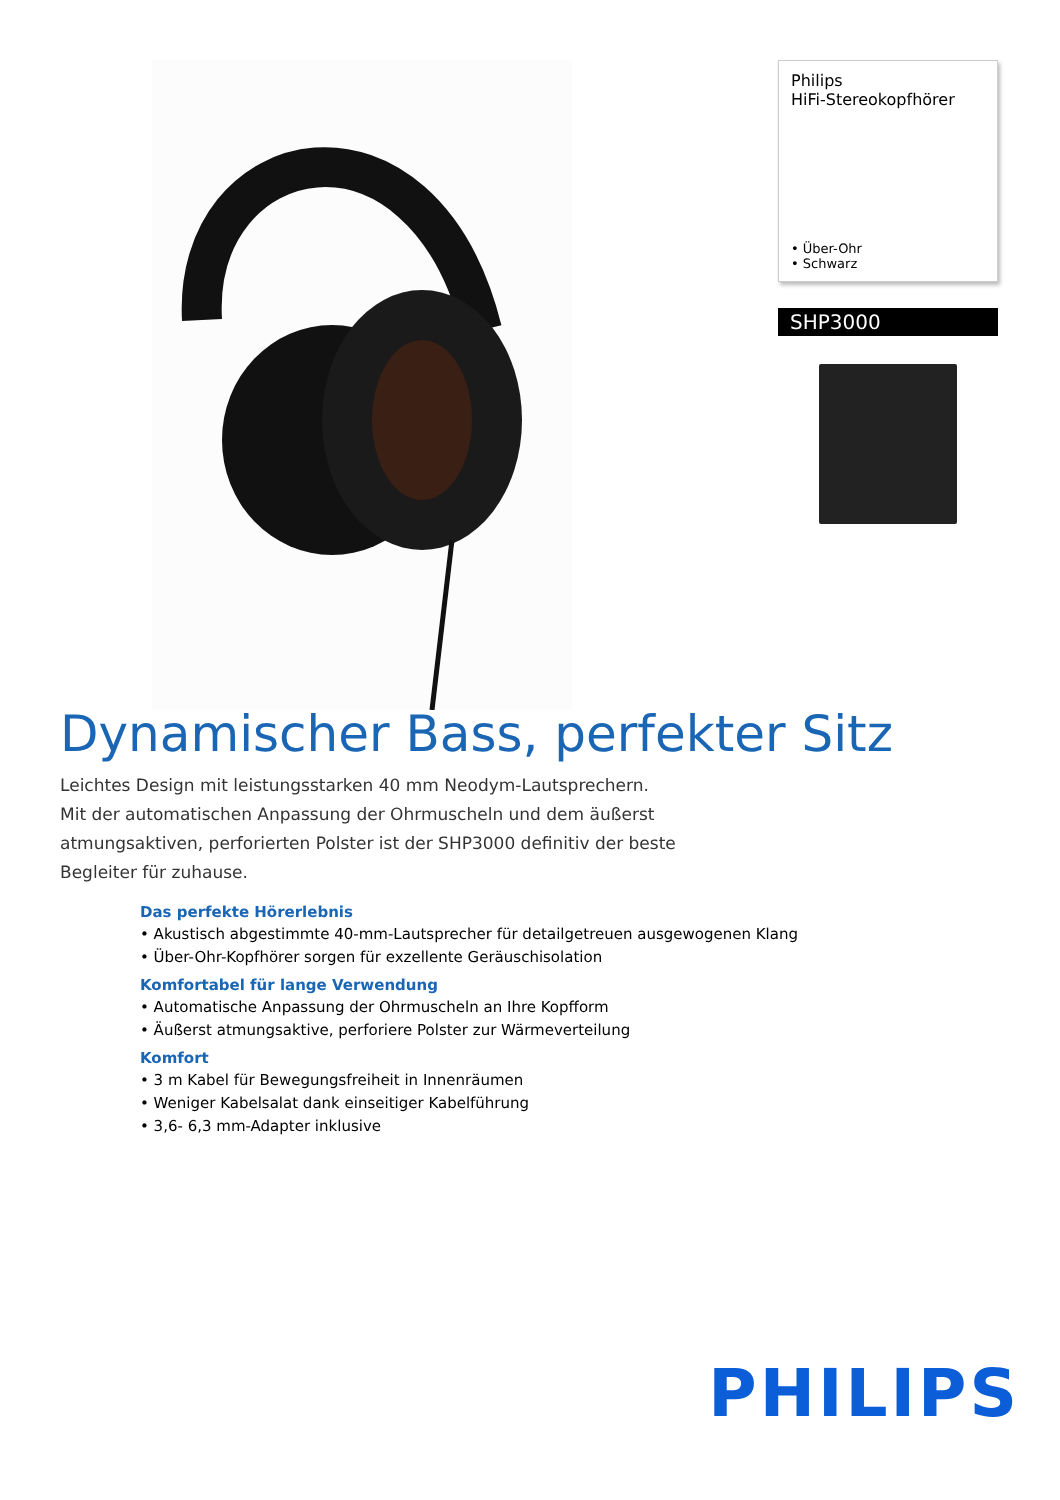Philips
HiFi-Stereokopfhörer
• Über-Ohr
• Schwarz
SHP3000
Dynamischer Bass, perfekter Sitz
Leichtes Design mit leistungsstarken 40 mm Neodym-Lautsprechern. Mit der automatischen Anpassung der Ohrmuscheln und dem äußerst atmungsaktiven, perforierten Polster ist der SHP3000 definitiv der beste Begleiter für zuhause.
Das perfekte Hörerlebnis
• Akustisch abgestimmte 40-mm-Lautsprecher für detailgetreuen ausgewogenen Klang
• Über-Ohr-Kopfhörer sorgen für exzellente Geräuschisolation
Komfortabel für lange Verwendung
• Automatische Anpassung der Ohrmuscheln an Ihre Kopfform
• Äußerst atmungsaktive, perforiere Polster zur Wärmeverteilung
Komfort
• 3 m Kabel für Bewegungsfreiheit in Innenräumen
• Weniger Kabelsalat dank einseitiger Kabelführung
• 3,6- 6,3 mm-Adapter inklusive
PHILIPS